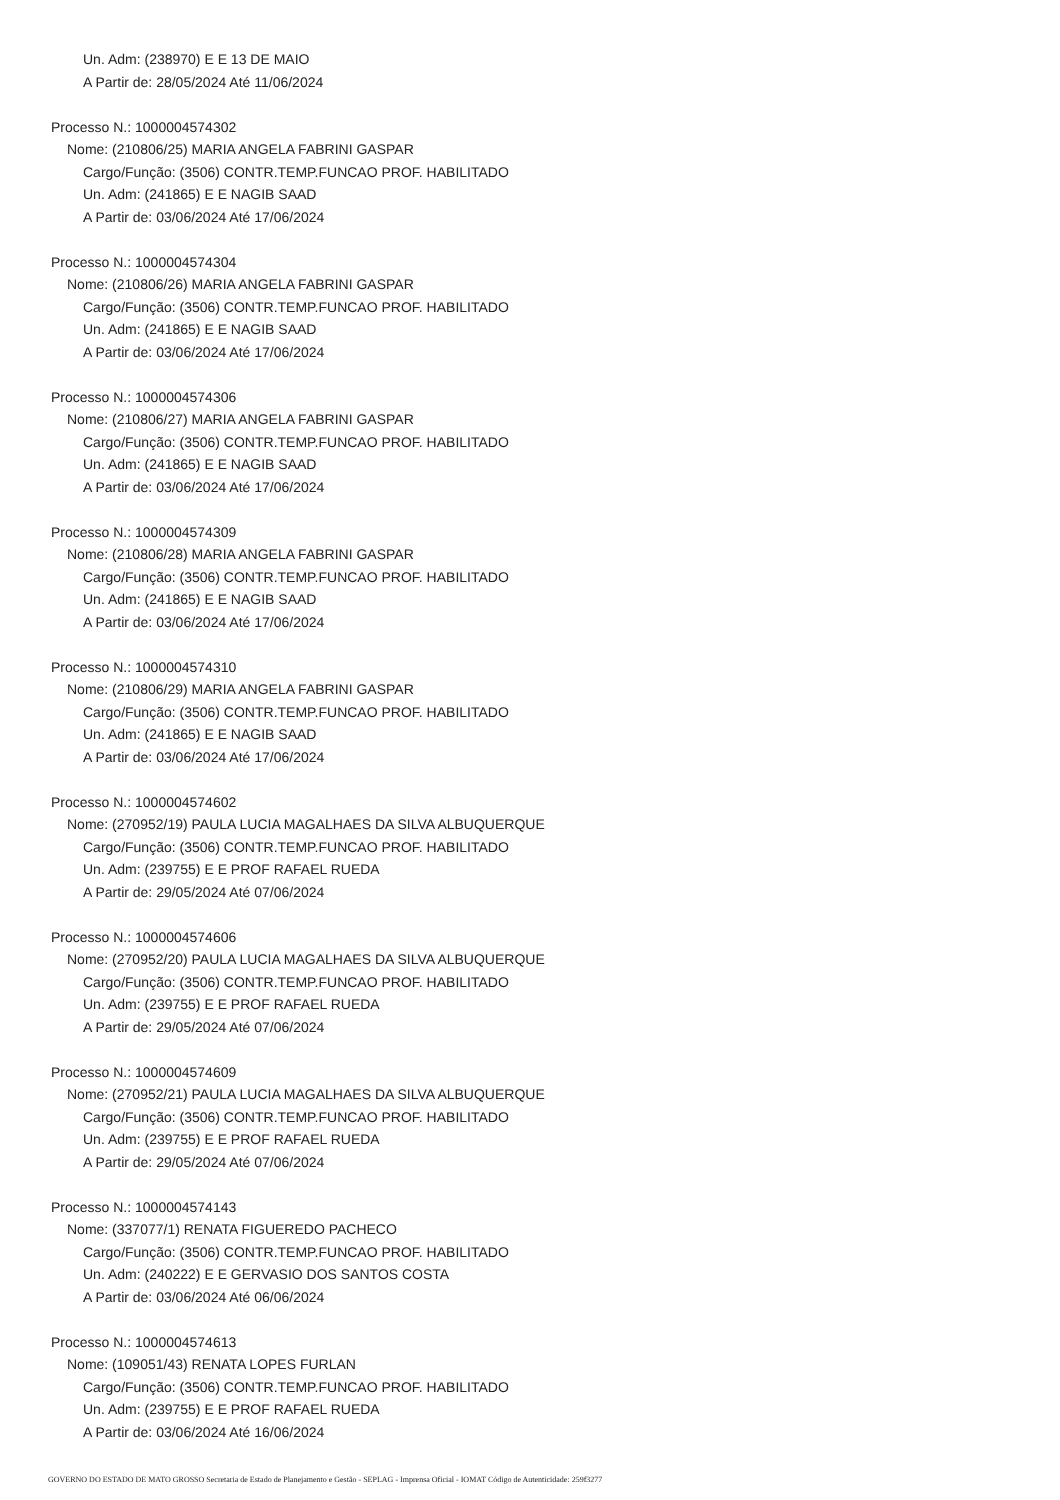Un. Adm: (238970) E E 13 DE MAIO
A Partir de: 28/05/2024 Até 11/06/2024
Processo N.: 1000004574302
Nome: (210806/25) MARIA ANGELA FABRINI GASPAR
Cargo/Função: (3506) CONTR.TEMP.FUNCAO PROF. HABILITADO
Un. Adm: (241865) E E NAGIB SAAD
A Partir de: 03/06/2024 Até 17/06/2024
Processo N.: 1000004574304
Nome: (210806/26) MARIA ANGELA FABRINI GASPAR
Cargo/Função: (3506) CONTR.TEMP.FUNCAO PROF. HABILITADO
Un. Adm: (241865) E E NAGIB SAAD
A Partir de: 03/06/2024 Até 17/06/2024
Processo N.: 1000004574306
Nome: (210806/27) MARIA ANGELA FABRINI GASPAR
Cargo/Função: (3506) CONTR.TEMP.FUNCAO PROF. HABILITADO
Un. Adm: (241865) E E NAGIB SAAD
A Partir de: 03/06/2024 Até 17/06/2024
Processo N.: 1000004574309
Nome: (210806/28) MARIA ANGELA FABRINI GASPAR
Cargo/Função: (3506) CONTR.TEMP.FUNCAO PROF. HABILITADO
Un. Adm: (241865) E E NAGIB SAAD
A Partir de: 03/06/2024 Até 17/06/2024
Processo N.: 1000004574310
Nome: (210806/29) MARIA ANGELA FABRINI GASPAR
Cargo/Função: (3506) CONTR.TEMP.FUNCAO PROF. HABILITADO
Un. Adm: (241865) E E NAGIB SAAD
A Partir de: 03/06/2024 Até 17/06/2024
Processo N.: 1000004574602
Nome: (270952/19) PAULA LUCIA MAGALHAES DA SILVA ALBUQUERQUE
Cargo/Função: (3506) CONTR.TEMP.FUNCAO PROF. HABILITADO
Un. Adm: (239755) E E PROF RAFAEL RUEDA
A Partir de: 29/05/2024 Até 07/06/2024
Processo N.: 1000004574606
Nome: (270952/20) PAULA LUCIA MAGALHAES DA SILVA ALBUQUERQUE
Cargo/Função: (3506) CONTR.TEMP.FUNCAO PROF. HABILITADO
Un. Adm: (239755) E E PROF RAFAEL RUEDA
A Partir de: 29/05/2024 Até 07/06/2024
Processo N.: 1000004574609
Nome: (270952/21) PAULA LUCIA MAGALHAES DA SILVA ALBUQUERQUE
Cargo/Função: (3506) CONTR.TEMP.FUNCAO PROF. HABILITADO
Un. Adm: (239755) E E PROF RAFAEL RUEDA
A Partir de: 29/05/2024 Até 07/06/2024
Processo N.: 1000004574143
Nome: (337077/1) RENATA FIGUEREDO PACHECO
Cargo/Função: (3506) CONTR.TEMP.FUNCAO PROF. HABILITADO
Un. Adm: (240222) E E GERVASIO DOS SANTOS COSTA
A Partir de: 03/06/2024 Até 06/06/2024
Processo N.: 1000004574613
Nome: (109051/43) RENATA LOPES FURLAN
Cargo/Função: (3506) CONTR.TEMP.FUNCAO PROF. HABILITADO
Un. Adm: (239755) E E PROF RAFAEL RUEDA
A Partir de: 03/06/2024 Até 16/06/2024
GOVERNO DO ESTADO DE MATO GROSSO Secretaria de Estado de Planejamento e Gestão - SEPLAG - Imprensa Oficial - IOMAT Código de Autenticidade: 259f3277